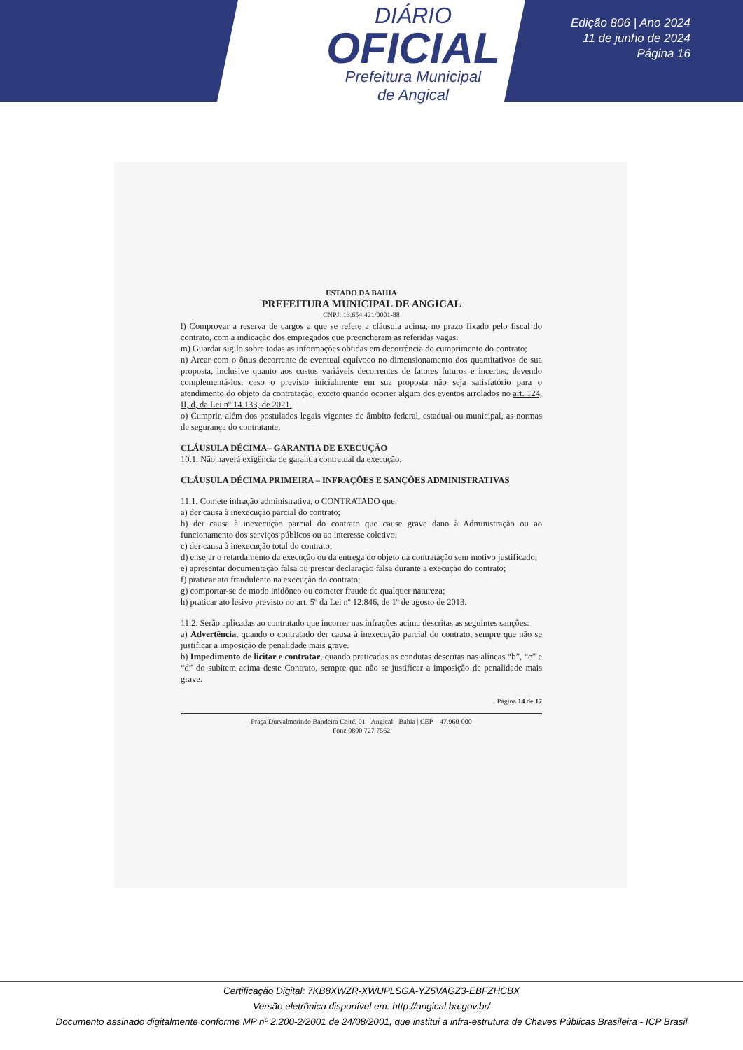DIÁRIO
OFICIAL
Prefeitura Municipal
de Angical
Edição 806 | Ano 2024
11 de junho de 2024
Página 16
ESTADO DA BAHIA
PREFEITURA MUNICIPAL DE ANGICAL
CNPJ: 13.654.421/0001-88
l) Comprovar a reserva de cargos a que se refere a cláusula acima, no prazo fixado pelo fiscal do contrato, com a indicação dos empregados que preencheram as referidas vagas.
m) Guardar sigilo sobre todas as informações obtidas em decorrência do cumprimento do contrato;
n) Arcar com o ônus decorrente de eventual equívoco no dimensionamento dos quantitativos de sua proposta, inclusive quanto aos custos variáveis decorrentes de fatores futuros e incertos, devendo complementá-los, caso o previsto inicialmente em sua proposta não seja satisfatório para o atendimento do objeto da contratação, exceto quando ocorrer algum dos eventos arrolados no art. 124, II, d, da Lei nº 14.133, de 2021.
o) Cumprir, além dos postulados legais vigentes de âmbito federal, estadual ou municipal, as normas de segurança do contratante.
CLÁUSULA DÉCIMA– GARANTIA DE EXECUÇÃO
10.1. Não haverá exigência de garantia contratual da execução.
CLÁUSULA DÉCIMA PRIMEIRA – INFRAÇÕES E SANÇÕES ADMINISTRATIVAS
11.1. Comete infração administrativa, o CONTRATADO que:
a) der causa à inexecução parcial do contrato;
b) der causa à inexecução parcial do contrato que cause grave dano à Administração ou ao funcionamento dos serviços públicos ou ao interesse coletivo;
c) der causa à inexecução total do contrato;
d) ensejar o retardamento da execução ou da entrega do objeto da contratação sem motivo justificado;
e) apresentar documentação falsa ou prestar declaração falsa durante a execução do contrato;
f) praticar ato fraudulento na execução do contrato;
g) comportar-se de modo inidôneo ou cometer fraude de qualquer natureza;
h) praticar ato lesivo previsto no art. 5º da Lei nº 12.846, de 1º de agosto de 2013.
11.2. Serão aplicadas ao contratado que incorrer nas infrações acima descritas as seguintes sanções:
a) Advertência, quando o contratado der causa à inexecução parcial do contrato, sempre que não se justificar a imposição de penalidade mais grave.
b) Impedimento de licitar e contratar, quando praticadas as condutas descritas nas alíneas “b”, “c” e “d” do subitem acima deste Contrato, sempre que não se justificar a imposição de penalidade mais grave.
Página 14 de 17
Praça Durvalmerindo Bandeira Coité, 01 - Angical - Bahia | CEP – 47.960-000
Fone 0800 727 7562
Certificação Digital: 7KB8XWZR-XWUPLSGA-YZ5VAGZ3-EBFZHCBX
Versão eletrônica disponível em: http://angical.ba.gov.br/
Documento assinado digitalmente conforme MP nº 2.200-2/2001 de 24/08/2001, que institui a infra-estrutura de Chaves Públicas Brasileira - ICP Brasil